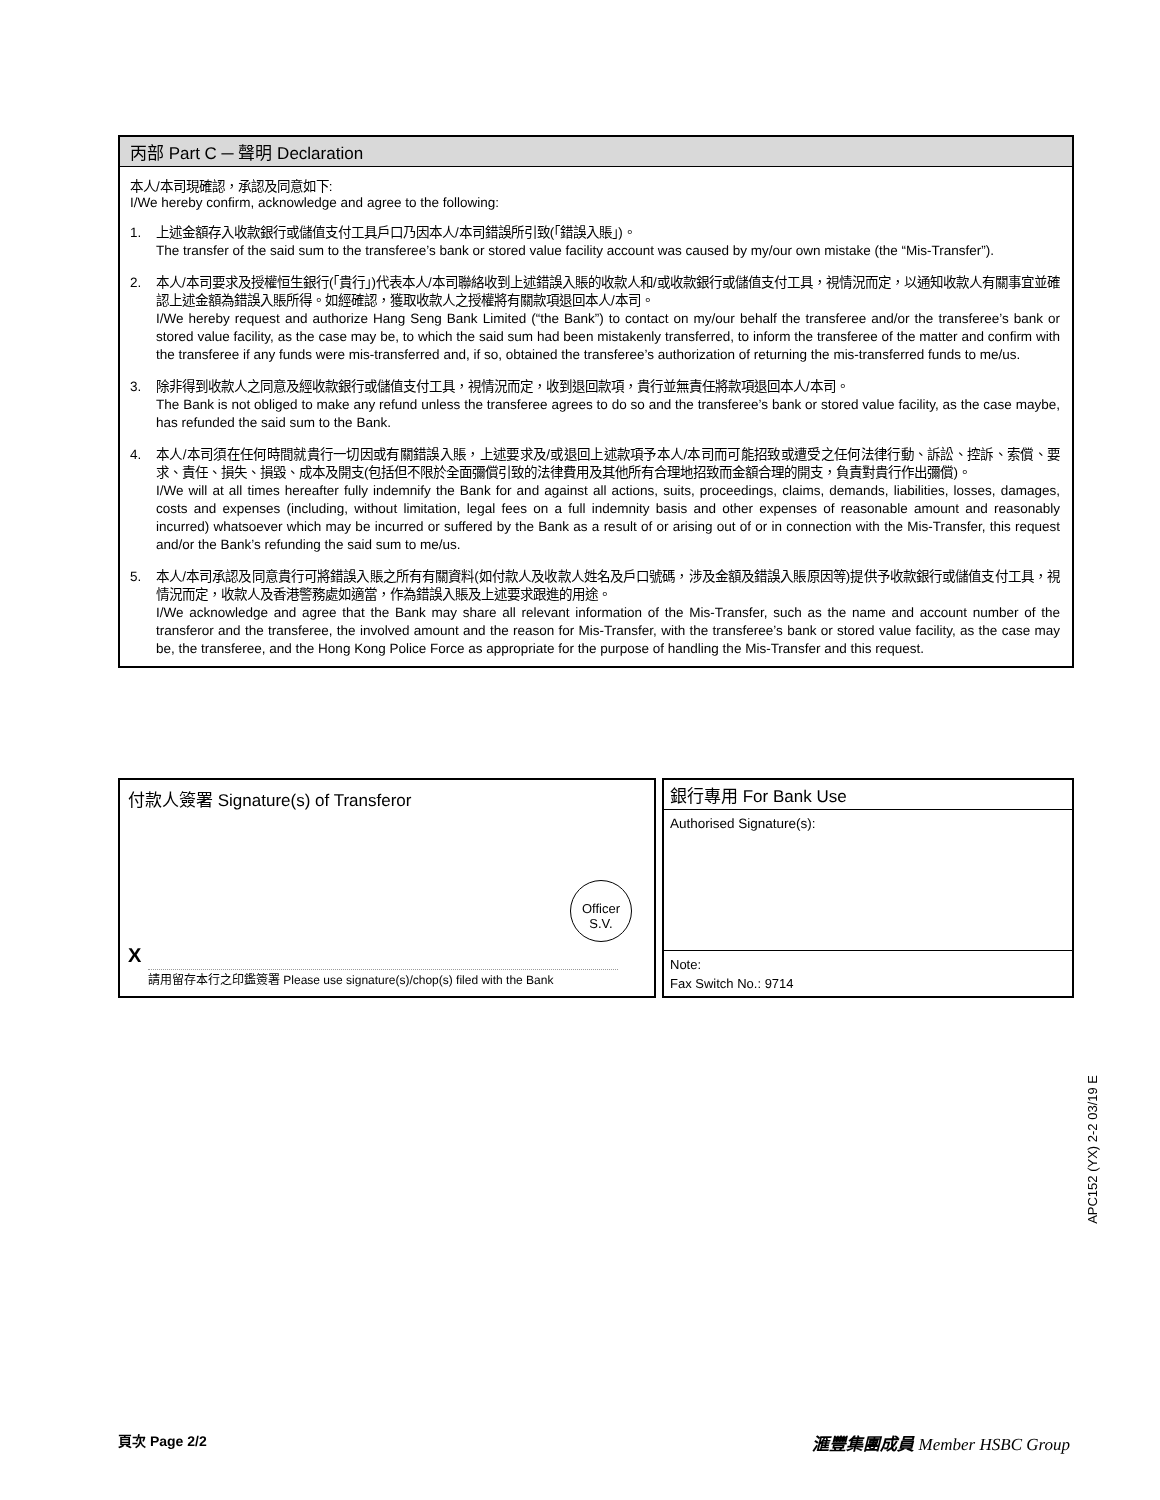丙部 Part C ─ 聲明 Declaration
本人/本司現確認，承認及同意如下:
I/We hereby confirm, acknowledge and agree to the following:
1. 上述金額存入收款銀行或儲值支付工具戶口乃因本人/本司錯誤所引致(「錯誤入賬」)。
The transfer of the said sum to the transferee’s bank or stored value facility account was caused by my/our own mistake (the “Mis-Transfer”).
2. 本人/本司要求及授權恒生銀行(「貴行」)代表本人/本司聯絡收到上述錯誤入賬的收款人和/或收款銀行或儲值支付工具，視情況而定，以通知收款人有關事宜並確認上述金額為錯誤入賬所得。如經確認，獲取收款人之授權將有關款項退回本人/本司。
I/We hereby request and authorize Hang Seng Bank Limited (“the Bank”) to contact on my/our behalf the transferee and/or the transferee’s bank or stored value facility, as the case may be, to which the said sum had been mistakenly transferred, to inform the transferee of the matter and confirm with the transferee if any funds were mis-transferred and, if so, obtained the transferee’s authorization of returning the mis-transferred funds to me/us.
3. 除非得到收款人之同意及經收款銀行或儲值支付工具，視情況而定，收到退回款項，貴行並無責任將款項退回本人/本司。
The Bank is not obliged to make any refund unless the transferee agrees to do so and the transferee’s bank or stored value facility, as the case maybe, has refunded the said sum to the Bank.
4. 本人/本司須在任何時間就貴行一切因或有關錯誤入賬，上述要求及/或退回上述款項予本人/本司而可能招致或遭受之任何法律行動、訴訟、控訴、索償、要求、責任、損失、損毀、成本及開支(包括但不限於全面彌償引致的法律費用及其他所有合理地招致而金額合理的開支，負責對貴行作出彌償)。
I/We will at all times hereafter fully indemnify the Bank for and against all actions, suits, proceedings, claims, demands, liabilities, losses, damages, costs and expenses (including, without limitation, legal fees on a full indemnity basis and other expenses of reasonable amount and reasonably incurred) whatsoever which may be incurred or suffered by the Bank as a result of or arising out of or in connection with the Mis-Transfer, this request and/or the Bank’s refunding the said sum to me/us.
5. 本人/本司承認及同意貴行可將錯誤入賬之所有有關資料(如付款人及收款人姓名及戶口號碼，涉及金額及錯誤入賬原因等)提供予收款銀行或儲值支付工具，視情況而定，收款人及香港警務處如適當，作為錯誤入賬及上述要求跟進的用途。
I/We acknowledge and agree that the Bank may share all relevant information of the Mis-Transfer, such as the name and account number of the transferor and the transferee, the involved amount and the reason for Mis-Transfer, with the transferee’s bank or stored value facility, as the case may be, the transferee, and the Hong Kong Police Force as appropriate for the purpose of handling the Mis-Transfer and this request.
付款人簽署 Signature(s) of Transferor
Officer
S.V.
X
請用留存本行之印鑑簽署 Please use signature(s)/chop(s) filed with the Bank
銀行專用 For Bank Use
Authorised Signature(s):
Note:
Fax Switch No.: 9714
APC152 (YX) 2-2 03/19 E
頁次 Page 2/2 滙豐集團成員 Member HSBC Group